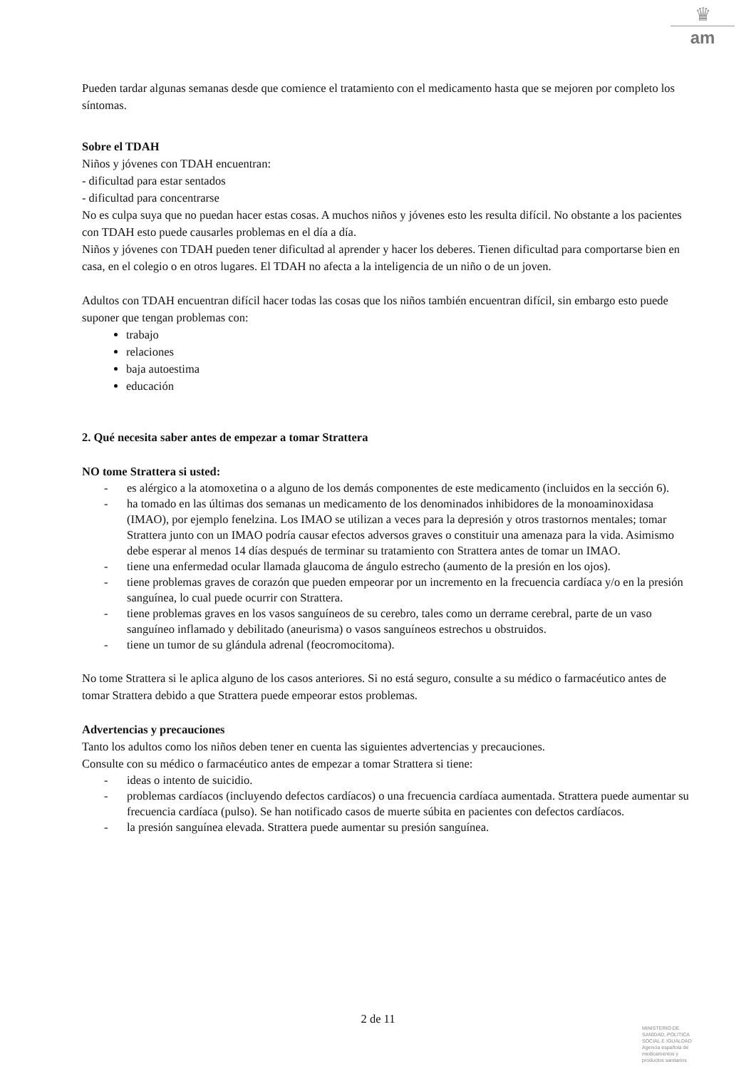♛
am
Pueden tardar algunas semanas desde que comience el tratamiento con el medicamento hasta que se mejoren por completo los síntomas.
Sobre el TDAH
Niños y jóvenes con TDAH encuentran:
- dificultad para estar sentados
- dificultad para concentrarse
No es culpa suya que no puedan hacer estas cosas. A muchos niños y jóvenes esto les resulta difícil. No obstante a los pacientes con TDAH esto puede causarles problemas en el día a día.
Niños y jóvenes con TDAH pueden tener dificultad al aprender y hacer los deberes. Tienen dificultad para comportarse bien en casa, en el colegio o en otros lugares. El TDAH no afecta a la inteligencia de un niño o de un joven.
Adultos con TDAH encuentran difícil hacer todas las cosas que los niños también encuentran difícil, sin embargo esto puede suponer que tengan problemas con:
trabajo
relaciones
baja autoestima
educación
2. Qué necesita saber antes de empezar a tomar Strattera
NO tome Strattera si usted:
- es alérgico a la atomoxetina o a alguno de los demás componentes de este medicamento (incluidos en la sección 6).
- ha tomado en las últimas dos semanas un medicamento de los denominados inhibidores de la monoaminoxidasa (IMAO), por ejemplo fenelzina. Los IMAO se utilizan a veces para la depresión y otros trastornos mentales; tomar Strattera junto con un IMAO podría causar efectos adversos graves o constituir una amenaza para la vida. Asimismo debe esperar al menos 14 días después de terminar su tratamiento con Strattera antes de tomar un IMAO.
- tiene una enfermedad ocular llamada glaucoma de ángulo estrecho (aumento de la presión en los ojos).
- tiene problemas graves de corazón que pueden empeorar por un incremento en la frecuencia cardíaca y/o en la presión sanguínea, lo cual puede ocurrir con Strattera.
- tiene problemas graves en los vasos sanguíneos de su cerebro, tales como un derrame cerebral, parte de un vaso sanguíneo inflamado y debilitado (aneurisma) o vasos sanguíneos estrechos u obstruidos.
- tiene un tumor de su glándula adrenal (feocromocitoma).
No tome Strattera si le aplica alguno de los casos anteriores. Si no está seguro, consulte a su médico o farmacéutico antes de tomar Strattera debido a que Strattera puede empeorar estos problemas.
Advertencias y precauciones
Tanto los adultos como los niños deben tener en cuenta las siguientes advertencias y precauciones.
Consulte con su médico o farmacéutico antes de empezar a tomar Strattera si tiene:
- ideas o intento de suicidio.
- problemas cardíacos (incluyendo defectos cardíacos) o una frecuencia cardíaca aumentada. Strattera puede aumentar su frecuencia cardíaca (pulso). Se han notificado casos de muerte súbita en pacientes con defectos cardíacos.
- la presión sanguínea elevada. Strattera puede aumentar su presión sanguínea.
2 de 11
MINISTERIO DE
SANIDAD, POLITICA
SOCIAL E IGUALDAD
Agencia española de
medicamentos y
productos sanitarios